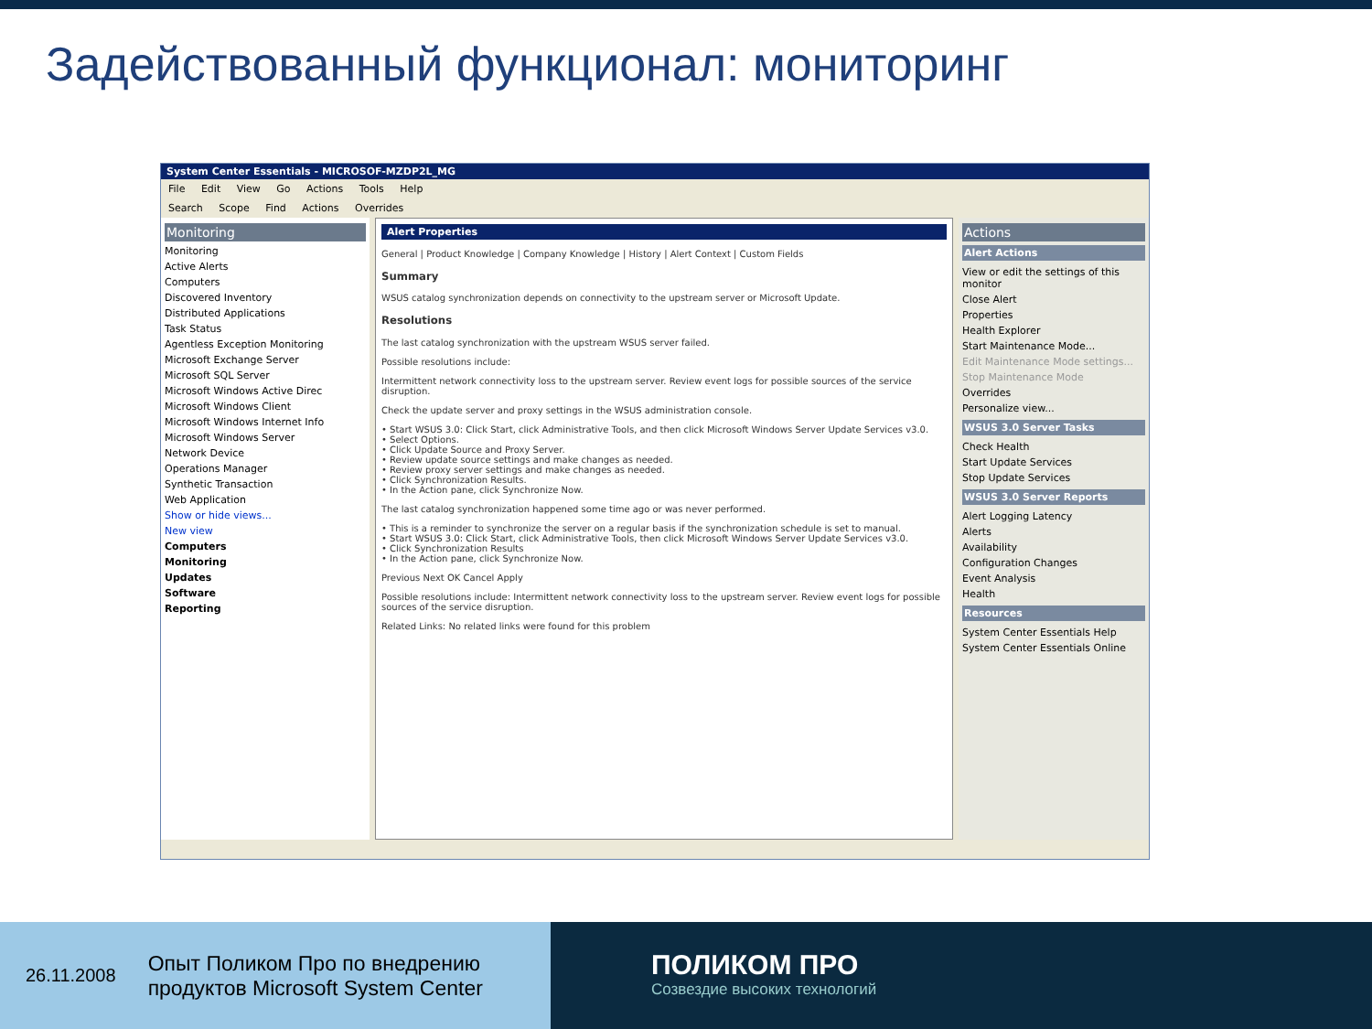Задействованный функционал: мониторинг
System Center Essentials - MICROSOF-MZDP2L_MG
File Edit View Go Actions Tools Help
Search Scope Find Actions Overrides
Monitoring
Monitoring
Active Alerts
Computers
Discovered Inventory
Distributed Applications
Task Status
Agentless Exception Monitoring
Microsoft Exchange Server
Microsoft SQL Server
Microsoft Windows Active Direc
Microsoft Windows Client
Microsoft Windows Internet Info
Microsoft Windows Server
Network Device
Operations Manager
Synthetic Transaction
Web Application
Show or hide views...
New view
Computers
Monitoring
Updates
Software
Reporting
Alert Properties
General | Product Knowledge | Company Knowledge | History | Alert Context | Custom Fields
Summary
WSUS catalog synchronization depends on connectivity to the upstream server or Microsoft Update.
Resolutions
The last catalog synchronization with the upstream WSUS server failed.
Possible resolutions include:
Intermittent network connectivity loss to the upstream server. Review event logs for possible sources of the service disruption.
Check the update server and proxy settings in the WSUS administration console.
• Start WSUS 3.0: Click Start, click Administrative Tools, and then click Microsoft Windows Server Update Services v3.0.
• Select Options.
• Click Update Source and Proxy Server.
• Review update source settings and make changes as needed.
• Review proxy server settings and make changes as needed.
• Click Synchronization Results.
• In the Action pane, click Synchronize Now.
The last catalog synchronization happened some time ago or was never performed.
• This is a reminder to synchronize the server on a regular basis if the synchronization schedule is set to manual.
• Start WSUS 3.0: Click Start, click Administrative Tools, then click Microsoft Windows Server Update Services v3.0.
• Click Synchronization Results
• In the Action pane, click Synchronize Now.
Previous Next OK Cancel Apply
Possible resolutions include: Intermittent network connectivity loss to the upstream server. Review event logs for possible sources of the service disruption.
Related Links: No related links were found for this problem
Actions
Alert Actions
View or edit the settings of this monitor
Close Alert
Properties
Health Explorer
Start Maintenance Mode...
Edit Maintenance Mode settings...
Stop Maintenance Mode
Overrides
Personalize view...
WSUS 3.0 Server Tasks
Check Health
Start Update Services
Stop Update Services
WSUS 3.0 Server Reports
Alert Logging Latency
Alerts
Availability
Configuration Changes
Event Analysis
Health
Resources
System Center Essentials Help
System Center Essentials Online
26.11.2008 Опыт Поликом Про по внедрению
продуктов Microsoft System Center
ПОЛИКОМ ПРО
Созвездие высоких технологий